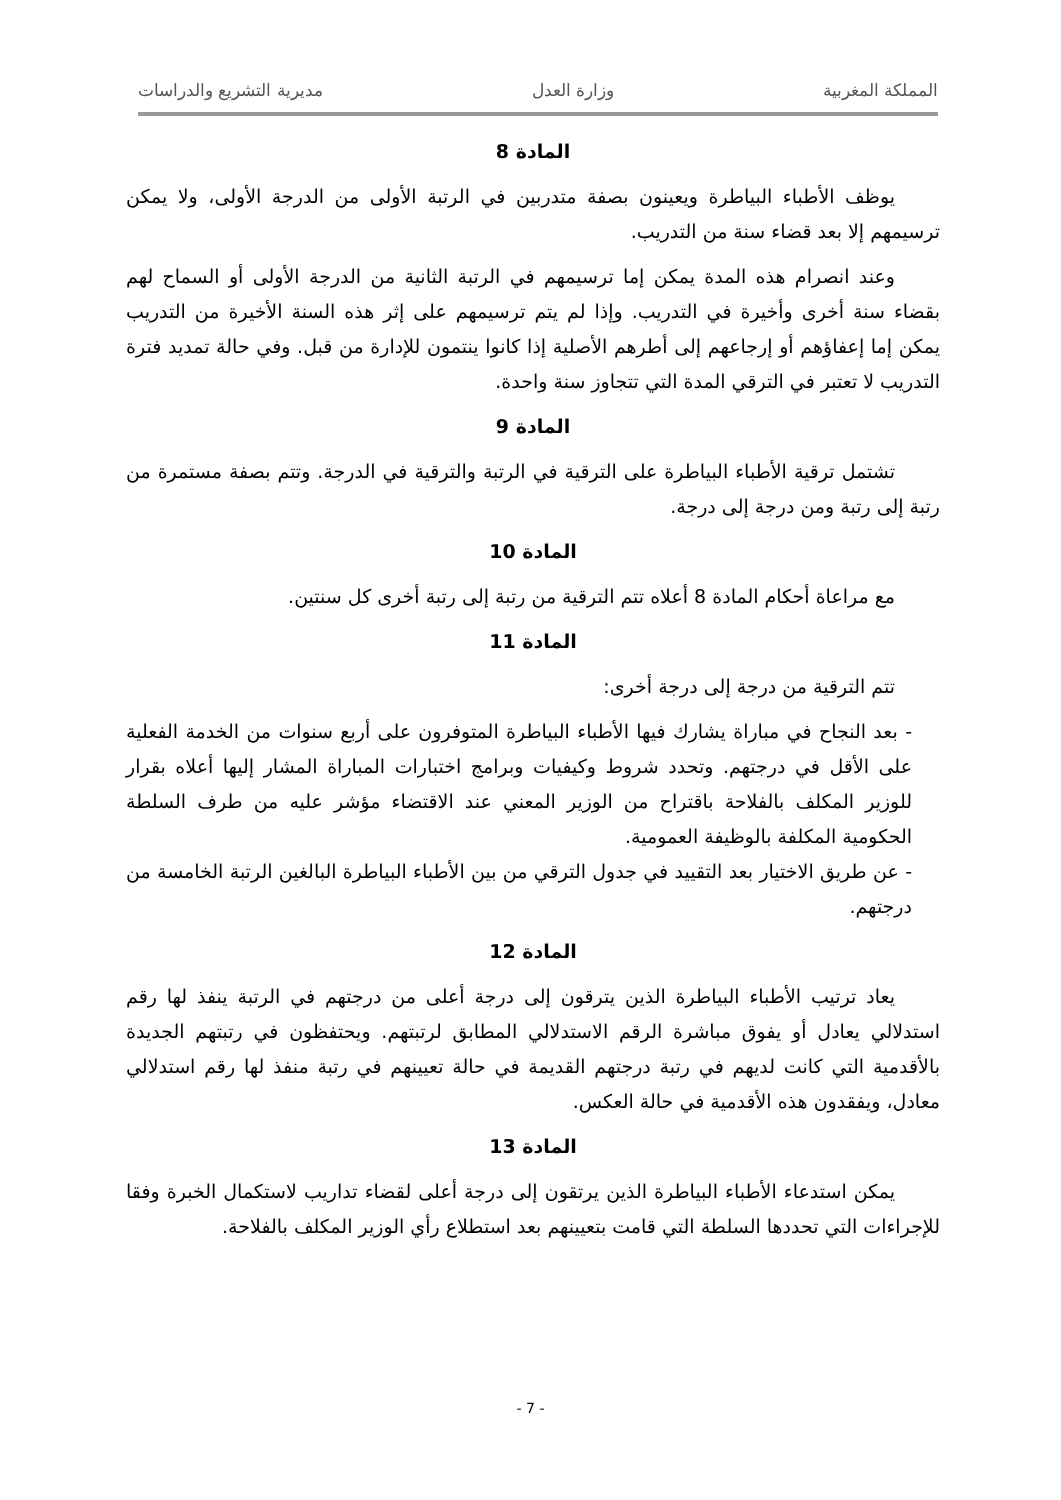المملكة المغربية وزارة العدل مديرية التشريع والدراسات
المادة 8
يوظف الأطباء البياطرة ويعينون بصفة متدربين في الرتبة الأولى من الدرجة الأولى، ولا يمكن ترسيمهم إلا بعد قضاء سنة من التدريب.
وعند انصرام هذه المدة يمكن إما ترسيمهم في الرتبة الثانية من الدرجة الأولى أو السماح لهم بقضاء سنة أخرى وأخيرة في التدريب. وإذا لم يتم ترسيمهم على إثر هذه السنة الأخيرة من التدريب يمكن إما إعفاؤهم أو إرجاعهم إلى أطرهم الأصلية إذا كانوا ينتمون للإدارة من قبل. وفي حالة تمديد فترة التدريب لا تعتبر في الترقي المدة التي تتجاوز سنة واحدة.
المادة 9
تشتمل ترقية الأطباء البياطرة على الترقية في الرتبة والترقية في الدرجة. وتتم بصفة مستمرة من رتبة إلى رتبة ومن درجة إلى درجة.
المادة 10
مع مراعاة أحكام المادة 8 أعلاه تتم الترقية من رتبة إلى رتبة أخرى كل سنتين.
المادة 11
تتم الترقية من درجة إلى درجة أخرى:
- بعد النجاح في مباراة يشارك فيها الأطباء البياطرة المتوفرون على أربع سنوات من الخدمة الفعلية على الأقل في درجتهم. وتحدد شروط وكيفيات وبرامج اختبارات المباراة المشار إليها أعلاه بقرار للوزير المكلف بالفلاحة باقتراح من الوزير المعني عند الاقتضاء مؤشر عليه من طرف السلطة الحكومية المكلفة بالوظيفة العمومية.
- عن طريق الاختيار بعد التقييد في جدول الترقي من بين الأطباء البياطرة البالغين الرتبة الخامسة من درجتهم.
المادة 12
يعاد ترتيب الأطباء البياطرة الذين يترقون إلى درجة أعلى من درجتهم في الرتبة ينفذ لها رقم استدلالي يعادل أو يفوق مباشرة الرقم الاستدلالي المطابق لرتبتهم. ويحتفظون في رتبتهم الجديدة بالأقدمية التي كانت لديهم في رتبة درجتهم القديمة في حالة تعيينهم في رتبة منفذ لها رقم استدلالي معادل، ويفقدون هذه الأقدمية في حالة العكس.
المادة 13
يمكن استدعاء الأطباء البياطرة الذين يرتقون إلى درجة أعلى لقضاء تداريب لاستكمال الخبرة وفقا للإجراءات التي تحددها السلطة التي قامت بتعيينهم بعد استطلاع رأي الوزير المكلف بالفلاحة.
- 7 -